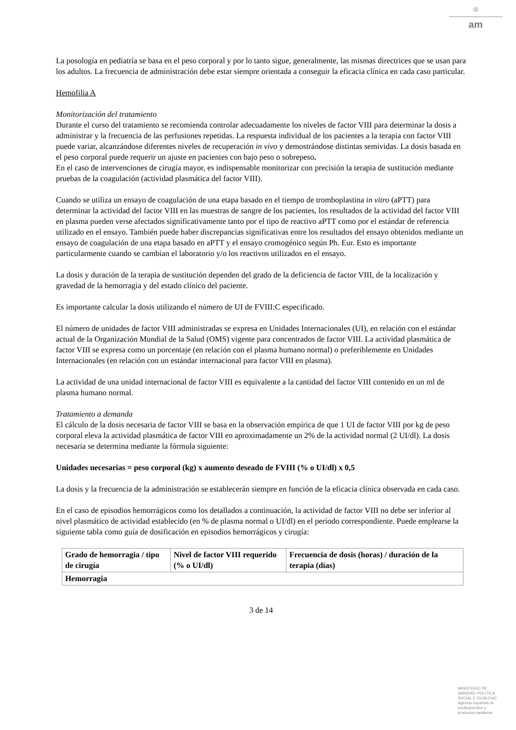♔
am
La posología en pediatría se basa en el peso corporal y por lo tanto sigue, generalmente, las mismas directrices que se usan para los adultos. La frecuencia de administración debe estar siempre orientada a conseguir la eficacia clínica en cada caso particular.
Hemofilia A
Monitorización del tratamiento
Durante el curso del tratamiento se recomienda controlar adecuadamente los niveles de factor VIII para determinar la dosis a administrar y la frecuencia de las perfusiones repetidas. La respuesta individual de los pacientes a la terapia con factor VIII puede variar, alcanzándose diferentes niveles de recuperación in vivo y demostrándose distintas semividas. La dosis basada en el peso corporal puede requerir un ajuste en pacientes con bajo peso o sobrepeso.
En el caso de intervenciones de cirugía mayor, es indispensable monitorizar con precisión la terapia de sustitución mediante pruebas de la coagulación (actividad plasmática del factor VIII).
Cuando se utiliza un ensayo de coagulación de una etapa basado en el tiempo de tromboplastina in vitro (aPTT) para determinar la actividad del factor VIII en las muestras de sangre de los pacientes, los resultados de la actividad del factor VIII en plasma pueden verse afectados significativamente tanto por el tipo de reactivo aPTT como por el estándar de referencia utilizado en el ensayo. También puede haber discrepancias significativas entre los resultados del ensayo obtenidos mediante un ensayo de coagulación de una etapa basado en aPTT y el ensayo cromogénico según Ph. Eur. Esto es importante particularmente cuando se cambian el laboratorio y/o los reactivos utilizados en el ensayo.
La dosis y duración de la terapia de sustitución dependen del grado de la deficiencia de factor VIII, de la localización y gravedad de la hemorragia y del estado clínico del paciente.
Es importante calcular la dosis utilizando el número de UI de FVIII:C especificado.
El número de unidades de factor VIII administradas se expresa en Unidades Internacionales (UI), en relación con el estándar actual de la Organización Mundial de la Salud (OMS) vigente para concentrados de factor VIII. La actividad plasmática de factor VIII se expresa como un porcentaje (en relación con el plasma humano normal) o preferiblemente en Unidades Internacionales (en relación con un estándar internacional para factor VIII en plasma).
La actividad de una unidad internacional de factor VIII es equivalente a la cantidad del factor VIII contenido en un ml de plasma humano normal.
Tratamiento a demanda
El cálculo de la dosis necesaria de factor VIII se basa en la observación empírica de que 1 UI de factor VIII por kg de peso corporal eleva la actividad plasmática de factor VIII en aproximadamente un 2% de la actividad normal (2 UI/dl). La dosis necesaria se determina mediante la fórmula siguiente:
Unidades necesarias = peso corporal (kg) x aumento deseado de FVIII (% o UI/dl) x 0,5
La dosis y la frecuencia de la administración se establecerán siempre en función de la eficacia clínica observada en cada caso.
En el caso de episodios hemorrágicos como los detallados a continuación, la actividad de factor VIII no debe ser inferior al nivel plasmático de actividad establecido (en % de plasma normal o UI/dl) en el período correspondiente. Puede emplearse la siguiente tabla como guía de dosificación en episodios hemorrágicos y cirugía:
| Grado de hemorragia / tipo de cirugía | Nivel de factor VIII requerido (% o UI/dl) | Frecuencia de dosis (horas) / duración de la terapia (días) |
| --- | --- | --- |
| Hemorragia | | |
3 de 14
MINISTERIO DE
SANIDAD, POLITICA
SOCIAL E IGUALDAD
Agencia española de
medicamentos y
productos sanitarios